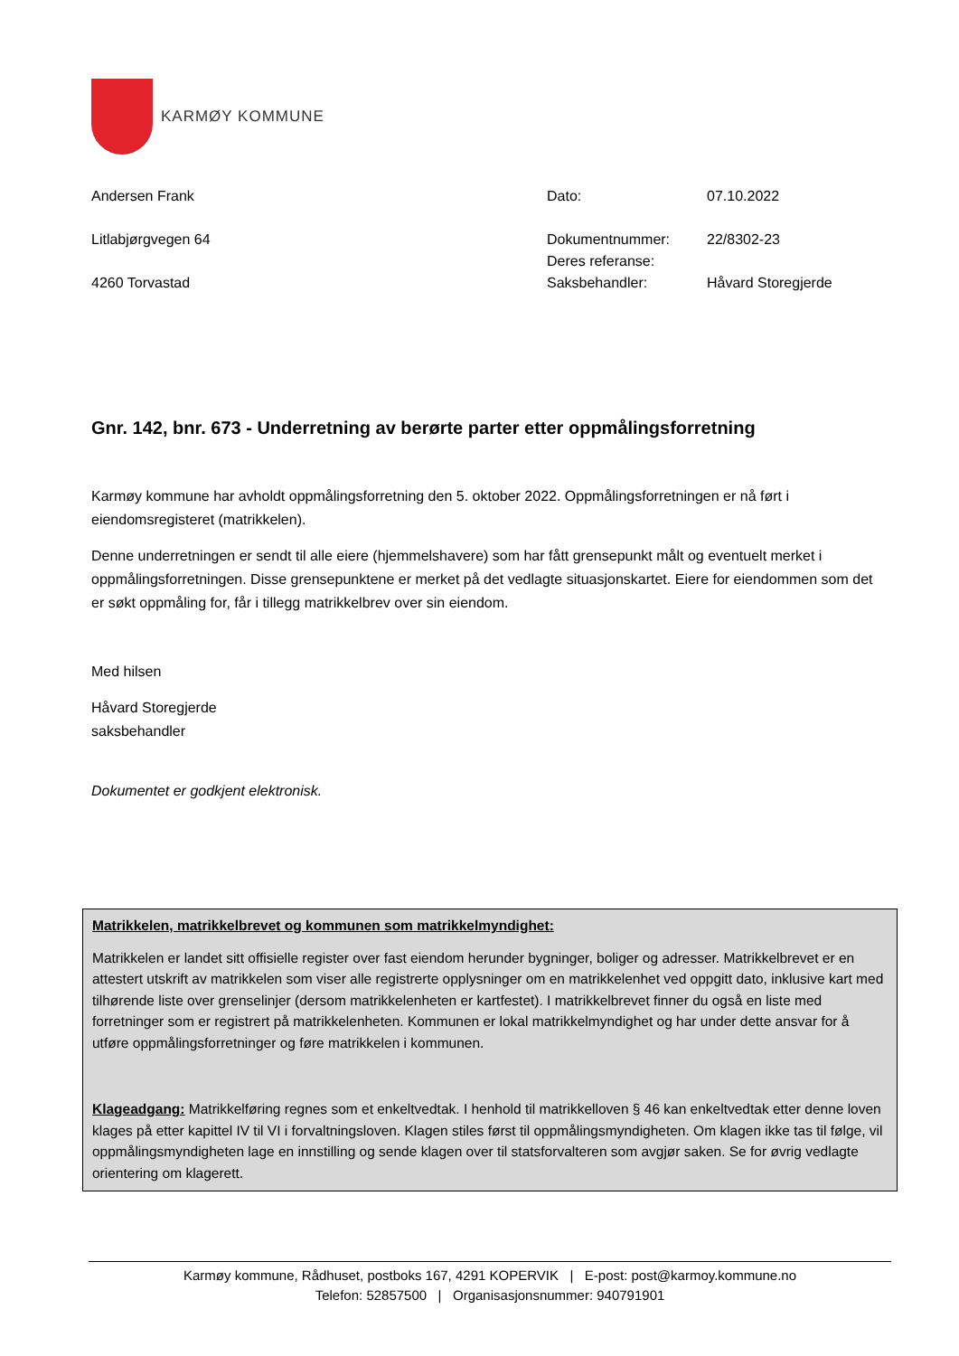KARMØY KOMMUNE
Andersen Frank
Litlabjørgvegen 64
4260 Torvastad
| Dato: | 07.10.2022 |
| Dokumentnummer: | 22/8302-23 |
| Deres referanse: | |
| Saksbehandler: | Håvard Storegjerde |
Gnr. 142, bnr. 673 - Underretning av berørte parter etter oppmålingsforretning
Karmøy kommune har avholdt oppmålingsforretning den 5. oktober 2022. Oppmålingsforretningen er nå ført i eiendomsregisteret (matrikkelen).
Denne underretningen er sendt til alle eiere (hjemmelshavere) som har fått grensepunkt målt og eventuelt merket i oppmålingsforretningen. Disse grensepunktene er merket på det vedlagte situasjonskartet. Eiere for eiendommen som det er søkt oppmåling for, får i tillegg matrikkelbrev over sin eiendom.
Med hilsen
Håvard Storegjerde
saksbehandler
Dokumentet er godkjent elektronisk.
Matrikkelen, matrikkelbrevet og kommunen som matrikkelmyndighet:
Matrikkelen er landet sitt offisielle register over fast eiendom herunder bygninger, boliger og adresser. Matrikkelbrevet er en attestert utskrift av matrikkelen som viser alle registrerte opplysninger om en matrikkelenhet ved oppgitt dato, inklusive kart med tilhørende liste over grenselinjer (dersom matrikkelenheten er kartfestet). I matrikkelbrevet finner du også en liste med forretninger som er registrert på matrikkelenheten. Kommunen er lokal matrikkelmyndighet og har under dette ansvar for å utføre oppmålingsforretninger og føre matrikkelen i kommunen.
Klageadgang: Matrikkelføring regnes som et enkeltvedtak. I henhold til matrikkelloven § 46 kan enkeltvedtak etter denne loven klages på etter kapittel IV til VI i forvaltningsloven. Klagen stiles først til oppmålingsmyndigheten. Om klagen ikke tas til følge, vil oppmålingsmyndigheten lage en innstilling og sende klagen over til statsforvalteren som avgjør saken. Se for øvrig vedlagte orientering om klagerett.
Karmøy kommune, Rådhuset, postboks 167, 4291 KOPERVIK | E-post: post@karmoy.kommune.no
Telefon: 52857500 | Organisasjonsnummer: 940791901